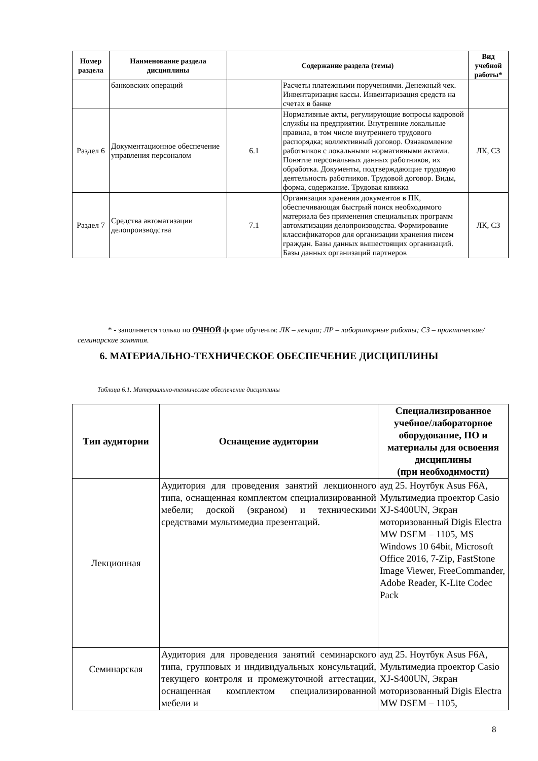| Номер раздела | Наименование раздела дисциплины | Содержание раздела (темы) | | Вид учебной работы* |
| --- | --- | --- | --- | --- |
| | банковских операций | | Расчеты платежными поручениями. Денежный чек. Инвентаризация кассы. Инвентаризация средств на счетах в банке | |
| Раздел 6 | Документационное обеспечение управления персоналом | 6.1 | Нормативные акты, регулирующие вопросы кадровой службы на предприятии. Внутренние локальные правила, в том числе внутреннего трудового распорядка; коллективный договор. Ознакомление работников с локальными нормативными актами. Понятие персональных данных работников, их обработка. Документы, подтверждающие трудовую деятельность работников. Трудовой договор. Виды, форма, содержание. Трудовая книжка | ЛК, СЗ |
| Раздел 7 | Средства автоматизации делопроизводства | 7.1 | Организация хранения документов в ПК, обеспечивающая быстрый поиск необходимого материала без применения специальных программ автоматизации делопроизводства. Формирование классификаторов для организации хранения писем граждан. Базы данных вышестоящих организаций. Базы данных организаций партнеров | ЛК, СЗ |
* - заполняется только по ОЧНОЙ форме обучения: ЛК – лекции; ЛР – лабораторные работы; СЗ – практические/семинарские занятия.
6. МАТЕРИАЛЬНО-ТЕХНИЧЕСКОЕ ОБЕСПЕЧЕНИЕ ДИСЦИПЛИНЫ
Таблица 6.1. Материально-техническое обеспечение дисциплины
| Тип аудитории | Оснащение аудитории | Специализированное учебное/лабораторное оборудование, ПО и материалы для освоения дисциплины (при необходимости) |
| --- | --- | --- |
| Лекционная | Аудитория для проведения занятий лекционного типа, оснащенная комплектом специализированной мебели; доской (экраном) и техническими средствами мультимедиа презентаций. | ауд 25. Ноутбук Asus F6A, Мультимедиа проектор Casio XJ-S400UN, Экран моторизованный Digis Electra MW DSEM – 1105, MS Windows 10 64bit, Microsoft Office 2016, 7-Zip, FastStone Image Viewer, FreeCommander, Adobe Reader, K-Lite Codec Pack |
| Семинарская | Аудитория для проведения занятий семинарского типа, групповых и индивидуальных консультаций, текущего контроля и промежуточной аттестации, оснащенная комплектом специализированной мебели и | ауд 25. Ноутбук Asus F6A, Мультимедиа проектор Casio XJ-S400UN, Экран моторизованный Digis Electra MW DSEM – 1105, |
8